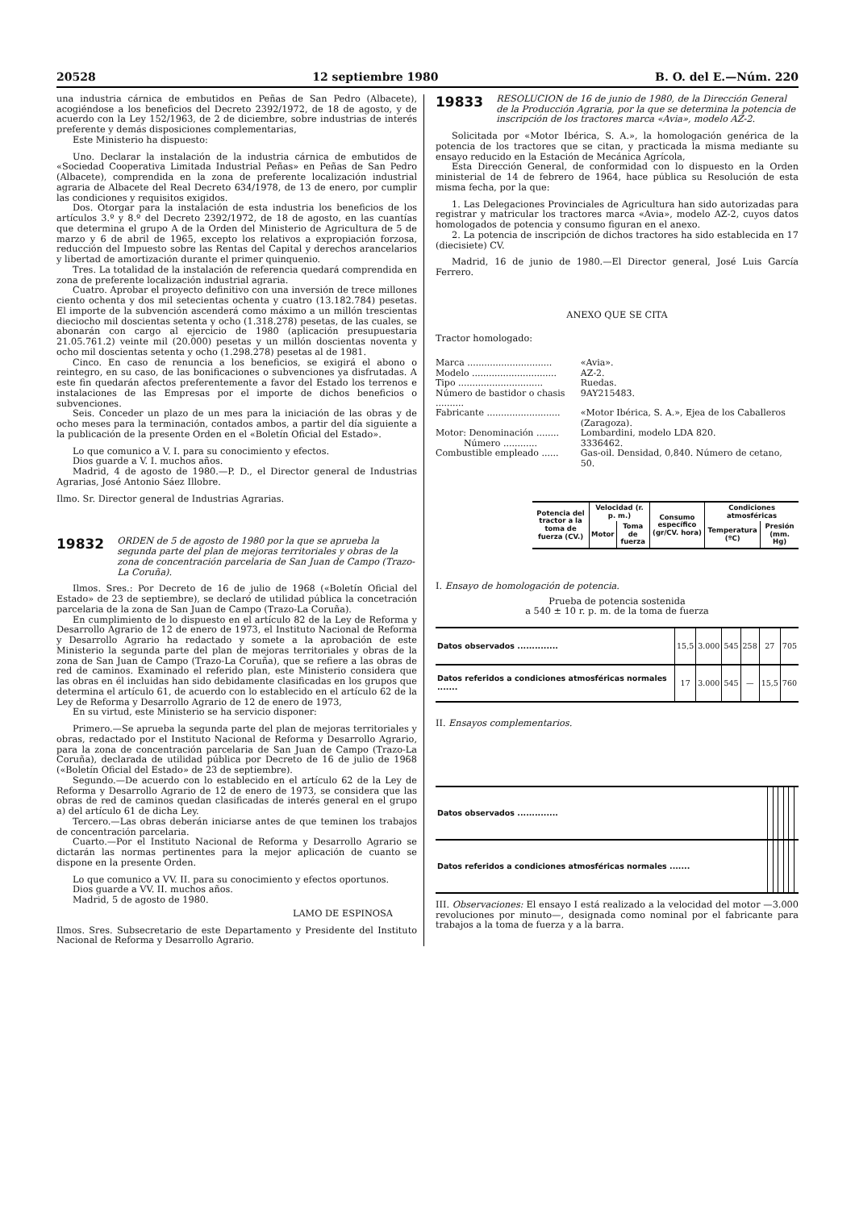20528 12 septiembre 1980 B. O. del E.—Núm. 220
una industria cárnica de embutidos en Peñas de San Pedro (Albacete), acogiéndose a los beneficios del Decreto 2392/1972, de 18 de agosto, y de acuerdo con la Ley 152/1963, de 2 de diciembre, sobre industrias de interés preferente y demás disposiciones complementarias,
Este Ministerio ha dispuesto:
Uno. Declarar la instalación de la industria cárnica de embutidos de «Sociedad Cooperativa Limitada Industrial Peñas» en Peñas de San Pedro (Albacete), comprendida en la zona de preferente localización industrial agraria de Albacete del Real Decreto 634/1978, de 13 de enero, por cumplir las condiciones y requisitos exigidos.
Dos. Otorgar para la instalación de esta industria los beneficios de los artículos 3.º y 8.º del Decreto 2392/1972, de 18 de agosto, en las cuantías que determina el grupo A de la Orden del Ministerio de Agricultura de 5 de marzo y 6 de abril de 1965, excepto los relativos a expropiación forzosa, reducción del Impuesto sobre las Rentas del Capital y derechos arancelarios y libertad de amortización durante el primer quinquenio.
Tres. La totalidad de la instalación de referencia quedará comprendida en zona de preferente localización industrial agraria.
Cuatro. Aprobar el proyecto definitivo con una inversión de trece millones ciento ochenta y dos mil setecientas ochenta y cuatro (13.182.784) pesetas. El importe de la subvención ascenderá como máximo a un millón trescientas dieciocho mil doscientas setenta y ocho (1.318.278) pesetas, de las cuales, se abonarán con cargo al ejercicio de 1980 (aplicación presupuestaria 21.05.761.2) veinte mil (20.000) pesetas y un millón doscientas noventa y ocho mil doscientas setenta y ocho (1.298.278) pesetas al de 1981.
Cinco. En caso de renuncia a los beneficios, se exigirá el abono o reintegro, en su caso, de las bonificaciones o subvenciones ya disfrutadas. A este fin quedarán afectos preferentemente a favor del Estado los terrenos e instalaciones de las Empresas por el importe de dichos beneficios o subvenciones.
Seis. Conceder un plazo de un mes para la iniciación de las obras y de ocho meses para la terminación, contados ambos, a partir del día siguiente a la publicación de la presente Orden en el «Boletín Oficial del Estado».
Lo que comunico a V. I. para su conocimiento y efectos.
Dios guarde a V. I. muchos años.
Madrid, 4 de agosto de 1980.—P. D., el Director general de Industrias Agrarias, José Antonio Sáez Illobre.
Ilmo. Sr. Director general de Industrias Agrarias.
19832 ORDEN de 5 de agosto de 1980 por la que se aprueba la segunda parte del plan de mejoras territoriales y obras de la zona de concentración parcelaria de San Juan de Campo (Trazo-La Coruña).
Ilmos. Sres.: Por Decreto de 16 de julio de 1968 («Boletín Oficial del Estado» de 23 de septiembre), se declaró de utilidad pública la concetración parcelaria de la zona de San Juan de Campo (Trazo-La Coruña).
En cumplimiento de lo dispuesto en el artículo 82 de la Ley de Reforma y Desarrollo Agrario de 12 de enero de 1973, el Instituto Nacional de Reforma y Desarrollo Agrario ha redactado y somete a la aprobación de este Ministerio la segunda parte del plan de mejoras territoriales y obras de la zona de San Juan de Campo (Trazo-La Coruña), que se refiere a las obras de red de caminos. Examinado el referido plan, este Ministerio considera que las obras en él incluidas han sido debidamente clasificadas en los grupos que determina el artículo 61, de acuerdo con lo establecido en el artículo 62 de la Ley de Reforma y Desarrollo Agrario de 12 de enero de 1973,
En su virtud, este Ministerio se ha servicio disponer:
Primero.—Se aprueba la segunda parte del plan de mejoras territoriales y obras, redactado por el Instituto Nacional de Reforma y Desarrollo Agrario, para la zona de concentración parcelaria de San Juan de Campo (Trazo-La Coruña), declarada de utilidad pública por Decreto de 16 de julio de 1968 («Boletín Oficial del Estado» de 23 de septiembre).
Segundo.—De acuerdo con lo establecido en el artículo 62 de la Ley de Reforma y Desarrollo Agrario de 12 de enero de 1973, se considera que las obras de red de caminos quedan clasificadas de interés general en el grupo a) del artículo 61 de dicha Ley.
Tercero.—Las obras deberán iniciarse antes de que teminen los trabajos de concentración parcelaria.
Cuarto.—Por el Instituto Nacional de Reforma y Desarrollo Agrario se dictarán las normas pertinentes para la mejor aplicación de cuanto se dispone en la presente Orden.
Lo que comunico a VV. II. para su conocimiento y efectos oportunos.
Dios guarde a VV. II. muchos años.
Madrid, 5 de agosto de 1980.
LAMO DE ESPINOSA
Ilmos. Sres. Subsecretario de este Departamento y Presidente del Instituto Nacional de Reforma y Desarrollo Agrario.
19833 RESOLUCION de 16 de junio de 1980, de la Dirección General de la Producción Agraria, por la que se determina la potencia de inscripción de los tractores marca «Avia», modelo AZ-2.
Solicitada por «Motor Ibérica, S. A.», la homologación genérica de la potencia de los tractores que se citan, y practicada la misma mediante su ensayo reducido en la Estación de Mecánica Agrícola,
Esta Dirección General, de conformidad con lo dispuesto en la Orden ministerial de 14 de febrero de 1964, hace pública su Resolución de esta misma fecha, por la que:
1. Las Delegaciones Provinciales de Agricultura han sido autorizadas para registrar y matricular los tractores marca «Avia», modelo AZ-2, cuyos datos homologados de potencia y consumo figuran en el anexo.
2. La potencia de inscripción de dichos tractores ha sido establecida en 17 (diecisiete) CV.
Madrid, 16 de junio de 1980.—El Director general, José Luis García Ferrero.
ANEXO QUE SE CITA
Tractor homologado:
| Marca .............................. | «Avia». |
| Modelo .............................. | AZ-2. |
| Tipo .............................. | Ruedas. |
| Número de bastidor o chasis .......... | 9AY215483. |
| Fabricante .......................... | «Motor Ibérica, S. A.», Ejea de los Caballeros (Zaragoza). |
| Motor: Denominación ........ | Lombardini, modelo LDA 820. |
| Número ............ | 3336462. |
| Combustible empleado ...... | Gas-oil. Densidad, 0,840. Número de cetano, 50. |
| Potencia del tractor a la toma de fuerza (CV.) | Velocidad (r. p. m.) | | Consumo específico (gr/CV. hora) | Condiciones atmosféricas | |
| --- | --- | --- | --- | --- | --- |
| | Motor | Toma de fuerza | | Temperatura (ºC) | Presión (mm. Hg) |
I. Ensayo de homologación de potencia.
Prueba de potencia sostenida
a 540 ± 10 r. p. m. de la toma de fuerza
| Datos observados .............. | 15,5 | 3.000 | 545 | 258 | 27 | 705 |
| Datos referidos a condiciones atmosféricas normales ....... | 17 | 3.000 | 545 | — | 15,5 | 760 |
II. Ensayos complementarios.
| Datos observados .............. | | | | | | |
| Datos referidos a condiciones atmosféricas normales ....... | | | | | | |
III. Observaciones: El ensayo I está realizado a la velocidad del motor —3.000 revoluciones por minuto—, designada como nominal por el fabricante para trabajos a la toma de fuerza y a la barra.